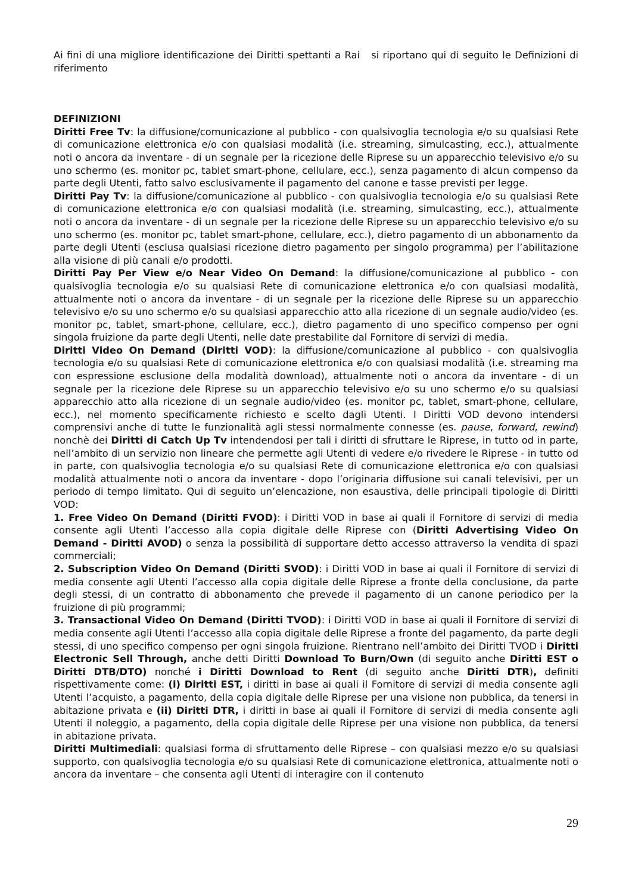Ai fini di una migliore identificazione dei Diritti spettanti a Rai si riportano qui di seguito le Definizioni di riferimento
DEFINIZIONI
Diritti Free Tv: la diffusione/comunicazione al pubblico - con qualsivoglia tecnologia e/o su qualsiasi Rete di comunicazione elettronica e/o con qualsiasi modalità (i.e. streaming, simulcasting, ecc.), attualmente noti o ancora da inventare - di un segnale per la ricezione delle Riprese su un apparecchio televisivo e/o su uno schermo (es. monitor pc, tablet smart-phone, cellulare, ecc.), senza pagamento di alcun compenso da parte degli Utenti, fatto salvo esclusivamente il pagamento del canone e tasse previsti per legge.
Diritti Pay Tv: la diffusione/comunicazione al pubblico - con qualsivoglia tecnologia e/o su qualsiasi Rete di comunicazione elettronica e/o con qualsiasi modalità (i.e. streaming, simulcasting, ecc.), attualmente noti o ancora da inventare - di un segnale per la ricezione delle Riprese su un apparecchio televisivo e/o su uno schermo (es. monitor pc, tablet smart-phone, cellulare, ecc.), dietro pagamento di un abbonamento da parte degli Utenti (esclusa qualsiasi ricezione dietro pagamento per singolo programma) per l’abilitazione alla visione di più canali e/o prodotti.
Diritti Pay Per View e/o Near Video On Demand: la diffusione/comunicazione al pubblico - con qualsivoglia tecnologia e/o su qualsiasi Rete di comunicazione elettronica e/o con qualsiasi modalità, attualmente noti o ancora da inventare - di un segnale per la ricezione delle Riprese su un apparecchio televisivo e/o su uno schermo e/o su qualsiasi apparecchio atto alla ricezione di un segnale audio/video (es. monitor pc, tablet, smart-phone, cellulare, ecc.), dietro pagamento di uno specifico compenso per ogni singola fruizione da parte degli Utenti, nelle date prestabilite dal Fornitore di servizi di media.
Diritti Video On Demand (Diritti VOD): la diffusione/comunicazione al pubblico - con qualsivoglia tecnologia e/o su qualsiasi Rete di comunicazione elettronica e/o con qualsiasi modalità (i.e. streaming ma con espressione esclusione della modalità download), attualmente noti o ancora da inventare - di un segnale per la ricezione dele Riprese su un apparecchio televisivo e/o su uno schermo e/o su qualsiasi apparecchio atto alla ricezione di un segnale audio/video (es. monitor pc, tablet, smart-phone, cellulare, ecc.), nel momento specificamente richiesto e scelto dagli Utenti. I Diritti VOD devono intendersi comprensivi anche di tutte le funzionalità agli stessi normalmente connesse (es. pause, forward, rewind) nonchè dei Diritti di Catch Up Tv intendendosi per tali i diritti di sfruttare le Riprese, in tutto od in parte, nell’ambito di un servizio non lineare che permette agli Utenti di vedere e/o rivedere le Riprese - in tutto od in parte, con qualsivoglia tecnologia e/o su qualsiasi Rete di comunicazione elettronica e/o con qualsiasi modalità attualmente noti o ancora da inventare - dopo l’originaria diffusione sui canali televisivi, per un periodo di tempo limitato. Qui di seguito un’elencazione, non esaustiva, delle principali tipologie di Diritti VOD:
1. Free Video On Demand (Diritti FVOD): i Diritti VOD in base ai quali il Fornitore di servizi di media consente agli Utenti l’accesso alla copia digitale delle Riprese con (Diritti Advertising Video On Demand - Diritti AVOD) o senza la possibilità di supportare detto accesso attraverso la vendita di spazi commerciali;
2. Subscription Video On Demand (Diritti SVOD): i Diritti VOD in base ai quali il Fornitore di servizi di media consente agli Utenti l’accesso alla copia digitale delle Riprese a fronte della conclusione, da parte degli stessi, di un contratto di abbonamento che prevede il pagamento di un canone periodico per la fruizione di più programmi;
3. Transactional Video On Demand (Diritti TVOD): i Diritti VOD in base ai quali il Fornitore di servizi di media consente agli Utenti l’accesso alla copia digitale delle Riprese a fronte del pagamento, da parte degli stessi, di uno specifico compenso per ogni singola fruizione. Rientrano nell’ambito dei Diritti TVOD i Diritti Electronic Sell Through, anche detti Diritti Download To Burn/Own (di seguito anche Diritti EST o Diritti DTB/DTO) nonché i Diritti Download to Rent (di seguito anche Diritti DTR), definiti rispettivamente come: (i) Diritti EST, i diritti in base ai quali il Fornitore di servizi di media consente agli Utenti l’acquisto, a pagamento, della copia digitale delle Riprese per una visione non pubblica, da tenersi in abitazione privata e (ii) Diritti DTR, i diritti in base ai quali il Fornitore di servizi di media consente agli Utenti il noleggio, a pagamento, della copia digitale delle Riprese per una visione non pubblica, da tenersi in abitazione privata.
Diritti Multimediali: qualsiasi forma di sfruttamento delle Riprese – con qualsiasi mezzo e/o su qualsiasi supporto, con qualsivoglia tecnologia e/o su qualsiasi Rete di comunicazione elettronica, attualmente noti o ancora da inventare – che consenta agli Utenti di interagire con il contenuto
29